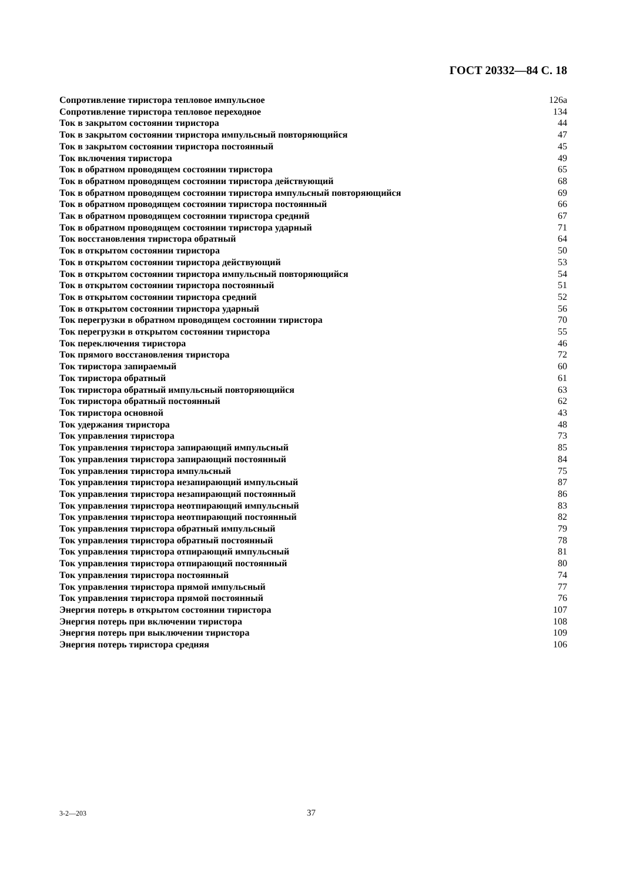ГОСТ 20332—84 С. 18
| Сопротивление тиристора тепловое импульсное | 126а |
| Сопротивление тиристора тепловое переходное | 134 |
| Ток в закрытом состоянии тиристора | 44 |
| Ток в закрытом состоянии тиристора импульсный повторяющийся | 47 |
| Ток в закрытом состоянии тиристора постоянный | 45 |
| Ток включения тиристора | 49 |
| Ток в обратном проводящем состоянии тиристора | 65 |
| Ток в обратном проводящем состоянии тиристора действующий | 68 |
| Ток в обратном проводящем состоянии тиристора импульсный повторяющийся | 69 |
| Ток в обратном проводящем состоянии тиристора постоянный | 66 |
| Так в обратном проводящем состоянии тиристора средний | 67 |
| Ток в обратном проводящем состоянии тиристора ударный | 71 |
| Ток восстановления тиристора обратный | 64 |
| Ток в открытом состоянии тиристора | 50 |
| Ток в открытом состоянии тиристора действующий | 53 |
| Ток в открытом состоянии тиристора импульсный повторяющийся | 54 |
| Ток в открытом состоянии тиристора постоянный | 51 |
| Ток в открытом состоянии тиристора средний | 52 |
| Ток в открытом состоянии тиристора ударный | 56 |
| Ток перегрузки в обратном проводящем состоянии тиристора | 70 |
| Ток перегрузки в открытом состоянии тиристора | 55 |
| Ток переключения тиристора | 46 |
| Ток прямого восстановления тиристора | 72 |
| Ток тиристора запираемый | 60 |
| Ток тиристора обратный | 61 |
| Ток тиристора обратный импульсный повторяющийся | 63 |
| Ток тиристора обратный постоянный | 62 |
| Ток тиристора основной | 43 |
| Ток удержания тиристора | 48 |
| Ток управления тиристора | 73 |
| Ток управления тиристора запирающий импульсный | 85 |
| Ток управления тиристора запирающий постоянный | 84 |
| Ток управления тиристора импульсный | 75 |
| Ток управления тиристора незапирающий импульсный | 87 |
| Ток управления тиристора незапирающий постоянный | 86 |
| Ток управления тиристора неотпирающий импульсный | 83 |
| Ток управления тиристора неотпирающий постоянный | 82 |
| Ток управления тиристора обратный импульсный | 79 |
| Ток управления тиристора обратный постоянный | 78 |
| Ток управления тиристора отпирающий импульсный | 81 |
| Ток управления тиристора отпирающий постоянный | 80 |
| Ток управления тиристора постоянный | 74 |
| Ток управления тиристора прямой импульсный | 77 |
| Ток управления тиристора прямой постоянный | 76 |
| Энергия потерь в открытом состоянии тиристора | 107 |
| Энергия потерь при включении тиристора | 108 |
| Энергия потерь при выключении тиристора | 109 |
| Энергия потерь тиристора средняя | 106 |
3-2—203 37